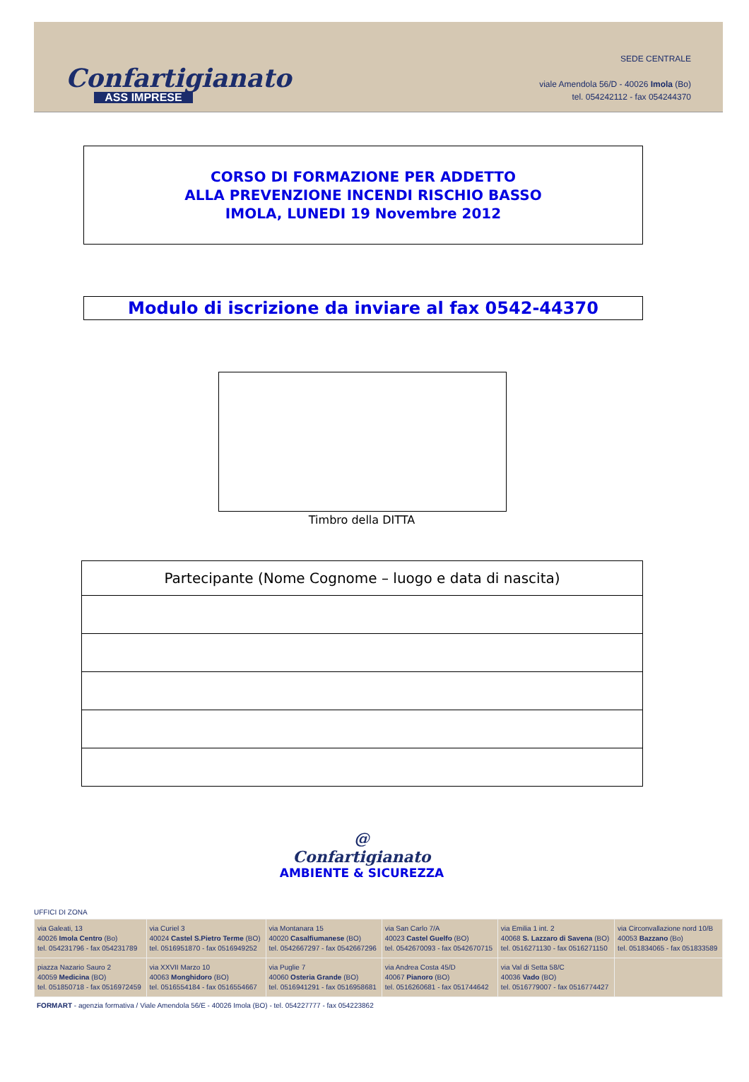Confartigianato
ASS IMPRESE
SEDE CENTRALE
viale Amendola 56/D - 40026 Imola (Bo)
tel. 054242112 - fax 054244370
CORSO DI FORMAZIONE PER ADDETTO
ALLA PREVENZIONE INCENDI RISCHIO BASSO
IMOLA, LUNEDI 19 Novembre 2012
Modulo di iscrizione da inviare al fax 0542-44370
Timbro della DITTA
| Partecipante (Nome Cognome – luogo e data di nascita) |
| --- |
@
Confartigianato
AMBIENTE & SICUREZZA
UFFICI DI ZONA
| via Galeati, 13 40026 Imola Centro (Bo) tel. 054231796 - fax 054231789 | via Curiel 3 40024 Castel S.Pietro Terme (BO) tel. 0516951870 - fax 0516949252 | via Montanara 15 40020 Casalfiumanese (BO) tel. 0542667297 - fax 0542667296 | via San Carlo 7/A 40023 Castel Guelfo (BO) tel. 0542670093 - fax 0542670715 | via Emilia 1 int. 2 40068 S. Lazzaro di Savena (BO) tel. 0516271130 - fax 0516271150 | via Circonvallazione nord 10/B 40053 Bazzano (Bo) tel. 051834065 - fax 051833589 |
| piazza Nazario Sauro 2 40059 Medicina (BO) tel. 051850718 - fax 0516972459 | via XXVII Marzo 10 40063 Monghidoro (BO) tel. 0516554184 - fax 0516554667 | via Puglie 7 40060 Osteria Grande (BO) tel. 0516941291 - fax 0516958681 | via Andrea Costa 45/D 40067 Pianoro (BO) tel. 0516260681 - fax 051744642 | via Val di Setta 58/C 40036 Vado (BO) tel. 0516779007 - fax 0516774427 | |
FORMART - agenzia formativa / Viale Amendola 56/E - 40026 Imola (BO) - tel. 054227777 - fax 054223862